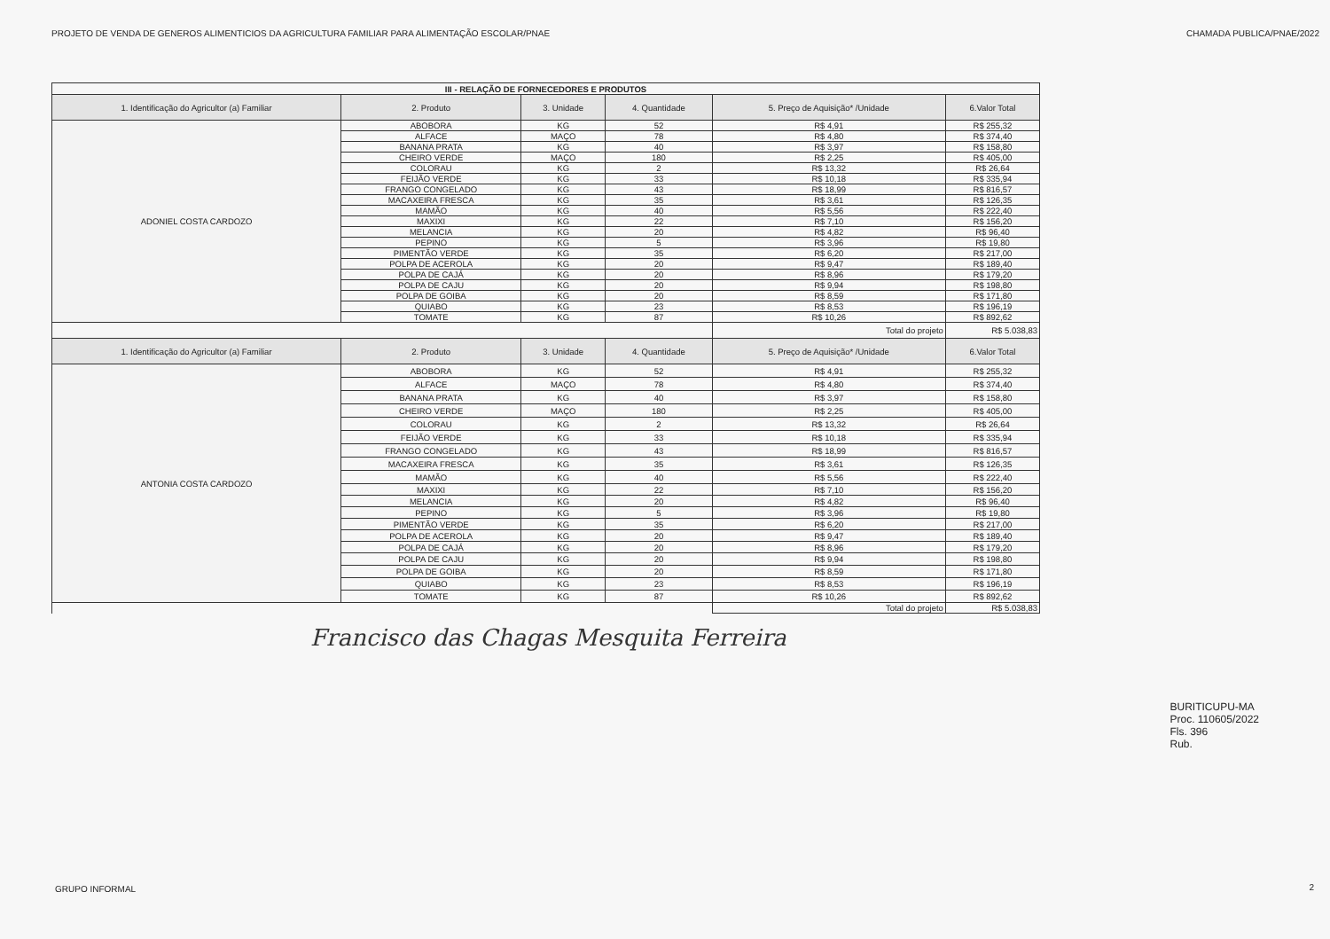PROJETO DE VENDA DE GENEROS ALIMENTICIOS DA AGRICULTURA FAMILIAR PARA ALIMENTAÇÃO ESCOLAR/PNAE CHAMADA PUBLICA/PNAE/2022
| III - RELAÇÃO DE FORNECEDORES E PRODUTOS | | | | | |
| 1. Identificação do Agricultor (a) Familiar | 2. Produto | 3. Unidade | 4. Quantidade | 5. Preço de Aquisição* /Unidade | 6.Valor Total |
| ADONIEL COSTA CARDOZO | ABOBORA | KG | 52 | R$ 4,91 | R$ 255,32 |
| | ALFACE | MAÇO | 78 | R$ 4,80 | R$ 374,40 |
| | BANANA PRATA | KG | 40 | R$ 3,97 | R$ 158,80 |
| | CHEIRO VERDE | MAÇO | 180 | R$ 2,25 | R$ 405,00 |
| | COLORAU | KG | 2 | R$ 13,32 | R$ 26,64 |
| | FEIJÃO VERDE | KG | 33 | R$ 10,18 | R$ 335,94 |
| | FRANGO CONGELADO | KG | 43 | R$ 18,99 | R$ 816,57 |
| | MACAXEIRA FRESCA | KG | 35 | R$ 3,61 | R$ 126,35 |
| | MAMÃO | KG | 40 | R$ 5,56 | R$ 222,40 |
| | MAXIXI | KG | 22 | R$ 7,10 | R$ 156,20 |
| | MELANCIA | KG | 20 | R$ 4,82 | R$ 96,40 |
| | PEPINO | KG | 5 | R$ 3,96 | R$ 19,80 |
| | PIMENTÃO VERDE | KG | 35 | R$ 6,20 | R$ 217,00 |
| | POLPA DE ACEROLA | KG | 20 | R$ 9,47 | R$ 189,40 |
| | POLPA DE CAJÁ | KG | 20 | R$ 8,96 | R$ 179,20 |
| | POLPA DE CAJU | KG | 20 | R$ 9,94 | R$ 198,80 |
| | POLPA DE GOIBA | KG | 20 | R$ 8,59 | R$ 171,80 |
| | QUIABO | KG | 23 | R$ 8,53 | R$ 196,19 |
| | TOMATE | KG | 87 | R$ 10,26 | R$ 892,62 |
| | | | | Total do projeto | R$ 5.038,83 |
| 1. Identificação do Agricultor (a) Familiar | 2. Produto | 3. Unidade | 4. Quantidade | 5. Preço de Aquisição* /Unidade | 6.Valor Total |
| ANTONIA COSTA CARDOZO | ABOBORA | KG | 52 | R$ 4,91 | R$ 255,32 |
| | ALFACE | MAÇO | 78 | R$ 4,80 | R$ 374,40 |
| | BANANA PRATA | KG | 40 | R$ 3,97 | R$ 158,80 |
| | CHEIRO VERDE | MAÇO | 180 | R$ 2,25 | R$ 405,00 |
| | COLORAU | KG | 2 | R$ 13,32 | R$ 26,64 |
| | FEIJÃO VERDE | KG | 33 | R$ 10,18 | R$ 335,94 |
| | FRANGO CONGELADO | KG | 43 | R$ 18,99 | R$ 816,57 |
| | MACAXEIRA FRESCA | KG | 35 | R$ 3,61 | R$ 126,35 |
| | MAMÃO | KG | 40 | R$ 5,56 | R$ 222,40 |
| | MAXIXI | KG | 22 | R$ 7,10 | R$ 156,20 |
| | MELANCIA | KG | 20 | R$ 4,82 | R$ 96,40 |
| | PEPINO | KG | 5 | R$ 3,96 | R$ 19,80 |
| | PIMENTÃO VERDE | KG | 35 | R$ 6,20 | R$ 217,00 |
| | POLPA DE ACEROLA | KG | 20 | R$ 9,47 | R$ 189,40 |
| | POLPA DE CAJÁ | KG | 20 | R$ 8,96 | R$ 179,20 |
| | POLPA DE CAJU | KG | 20 | R$ 9,94 | R$ 198,80 |
| | POLPA DE GOIBA | KG | 20 | R$ 8,59 | R$ 171,80 |
| | QUIABO | KG | 23 | R$ 8,53 | R$ 196,19 |
| | TOMATE | KG | 87 | R$ 10,26 | R$ 892,62 |
| | | | | Total do projeto | R$ 5.038,83 |
Francisco das Chagas Mesquita Ferreira
BURITICUPU-MA
Proc. 110605/2022
Fls. 396
Rub.
GRUPO INFORMAL 2